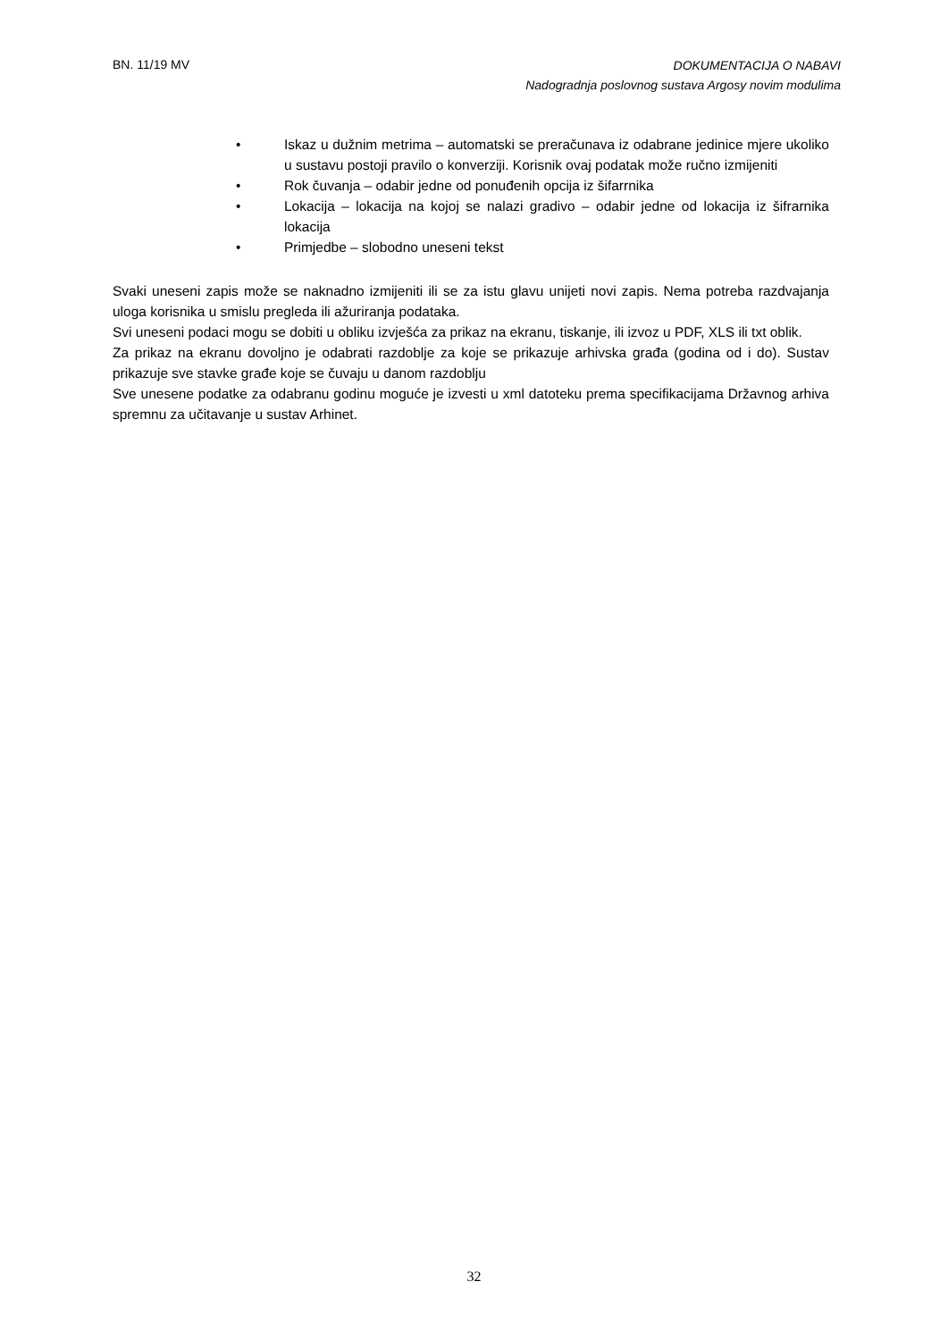BN. 11/19 MV DOKUMENTACIJA O NABAVI
Nadogradnja poslovnog sustava Argosy novim modulima
• Iskaz u dužnim metrima – automatski se preračunava iz odabrane jedinice mjere ukoliko u sustavu postoji pravilo o konverziji. Korisnik ovaj podatak može ručno izmijeniti
• Rok čuvanja – odabir jedne od ponuđenih opcija iz šifarrnika
• Lokacija – lokacija na kojoj se nalazi gradivo – odabir jedne od lokacija iz šifrarnika lokacija
• Primjedbe – slobodno uneseni tekst
Svaki uneseni zapis može se naknadno izmijeniti ili se za istu glavu unijeti novi zapis. Nema potreba razdvajanja uloga korisnika u smislu pregleda ili ažuriranja podataka.
Svi uneseni podaci mogu se dobiti u obliku izvješća za prikaz na ekranu, tiskanje, ili izvoz u PDF, XLS ili txt oblik.
Za prikaz na ekranu dovoljno je odabrati razdoblje za koje se prikazuje arhivska građa (godina od i do). Sustav prikazuje sve stavke građe koje se čuvaju u danom razdoblju
Sve unesene podatke za odabranu godinu moguće je izvesti u xml datoteku prema specifikacijama Državnog arhiva spremnu za učitavanje u sustav Arhinet.
32